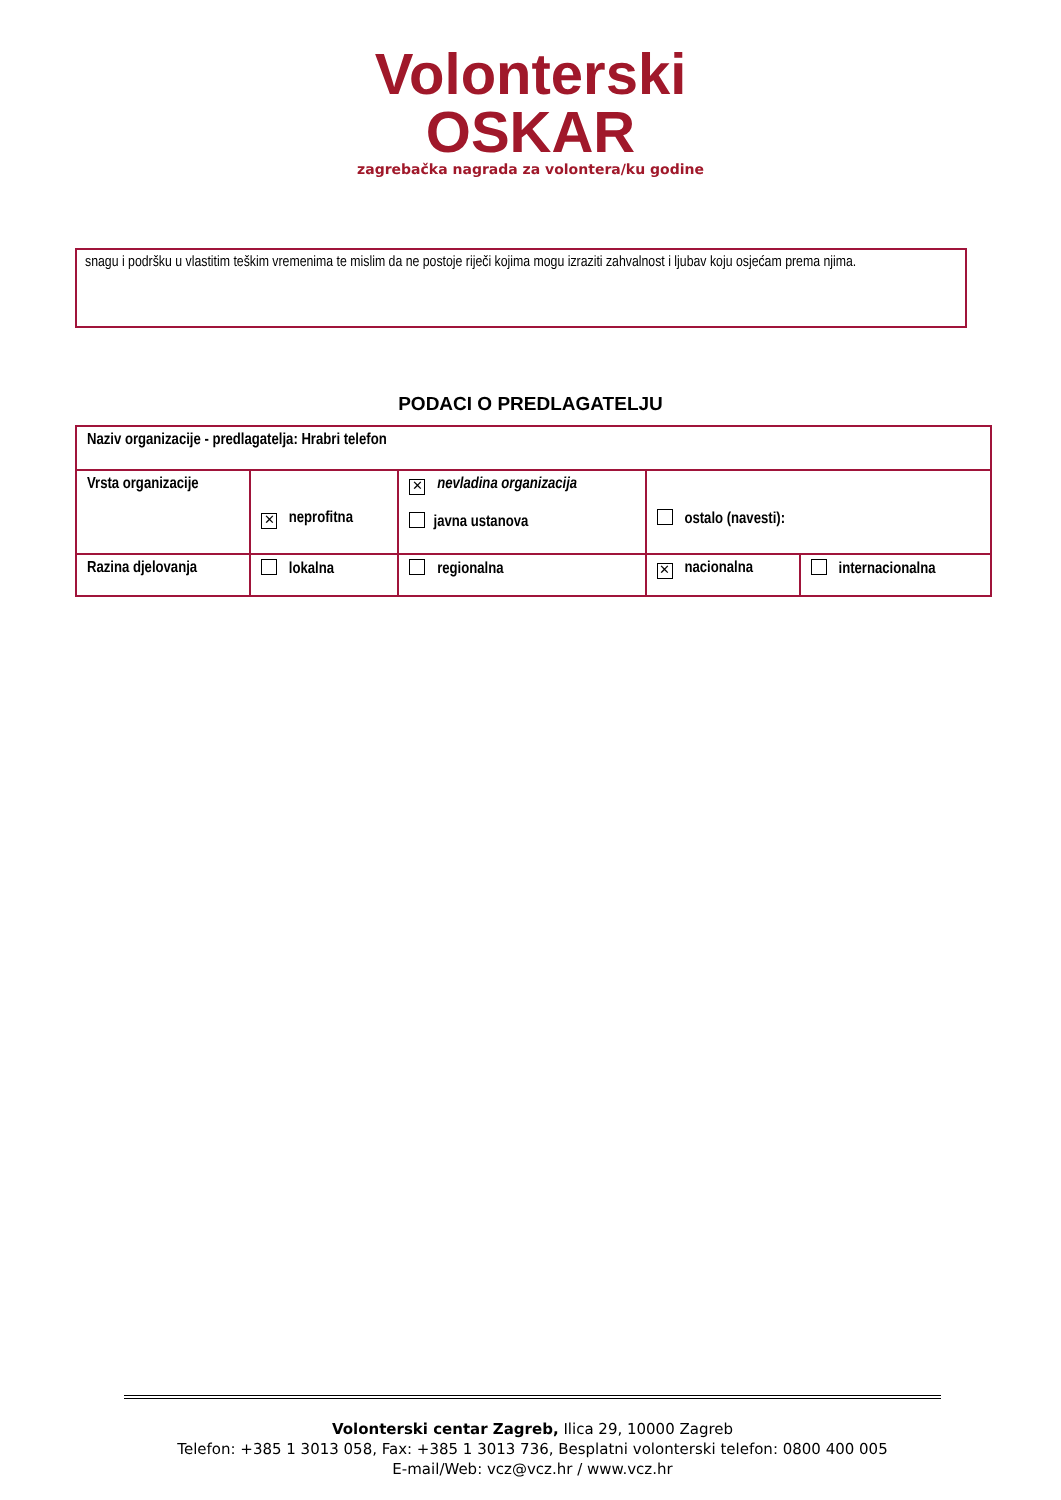Volonterski
OSKAR
zagrebačka nagrada za volontera/ku godine
snagu i podršku u vlastitim teškim vremenima te mislim da ne postoje riječi kojima mogu izraziti zahvalnost i ljubav koju osjećam prema njima.
PODACI O PREDLAGATELJU
| Naziv organizacije - predlagatelja: Hrabri telefon | | | | |
| Vrsta organizacije | ✕ neprofitna | ✕ nevladina organizacija javna ustanova | ostalo (navesti): | |
| Razina djelovanja | lokalna | regionalna | ✕ nacionalna | internacionalna |
Volonterski centar Zagreb, Ilica 29, 10000 Zagreb
Telefon: +385 1 3013 058, Fax: +385 1 3013 736, Besplatni volonterski telefon: 0800 400 005
E-mail/Web: vcz@vcz.hr / www.vcz.hr